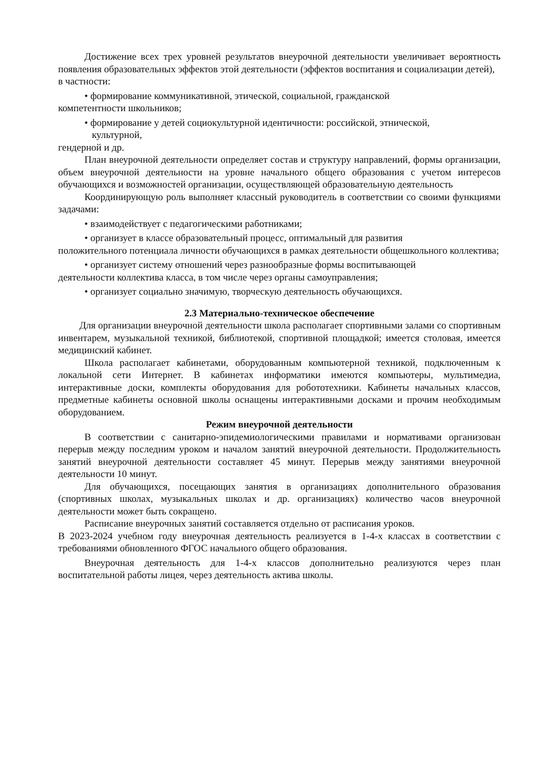Достижение всех трех уровней результатов внеурочной деятельности увеличивает вероятность появления образовательных эффектов этой деятельности (эффектов воспитания и социализации детей),
в частности:
• формирование коммуникативной, этической, социальной, гражданской
компетентности школьников;
• формирование у детей социокультурной идентичности: российской, этнической,
культурной,
гендерной и др.
План внеурочной деятельности определяет состав и структуру направлений, формы организации, объем внеурочной деятельности на уровне начального общего образования с учетом интересов обучающихся и возможностей организации, осуществляющей образовательную деятельность
Координирующую роль выполняет классный руководитель в соответствии со своими функциями задачами:
• взаимодействует с педагогическими работниками;
• организует в классе образовательный процесс, оптимальный для развития
положительного потенциала личности обучающихся в рамках деятельности общешкольного коллектива;
• организует систему отношений через разнообразные формы воспитывающей
деятельности коллектива класса, в том числе через органы самоуправления;
• организует социально значимую, творческую деятельность обучающихся.
2.3 Материально-техническое обеспечение
Для организации внеурочной деятельности школа располагает спортивными залами со спортивным инвентарем, музыкальной техникой, библиотекой, спортивной площадкой; имеется столовая, имеется медицинский кабинет.
Школа располагает кабинетами, оборудованным компьютерной техникой, подключенным к локальной сети Интернет. В кабинетах информатики имеются компьютеры, мультимедиа, интерактивные доски, комплекты оборудования для робототехники. Кабинеты начальных классов, предметные кабинеты основной школы оснащены интерактивными досками и прочим необходимым оборудованием.
Режим внеурочной деятельности
В соответствии с санитарно-эпидемиологическими правилами и нормативами организован перерыв между последним уроком и началом занятий внеурочной деятельности. Продолжительность занятий внеурочной деятельности составляет 45 минут. Перерыв между занятиями внеурочной деятельности 10 минут.
Для обучающихся, посещающих занятия в организациях дополнительного образования (спортивных школах, музыкальных школах и др. организациях) количество часов внеурочной деятельности может быть сокращено.
Расписание внеурочных занятий составляется отдельно от расписания уроков.
В 2023-2024 учебном году внеурочная деятельность реализуется в 1-4-х классах в соответствии с требованиями обновленного ФГОС начального общего образования.
Внеурочная деятельность для 1-4-х классов дополнительно реализуются через план воспитательной работы лицея, через деятельность актива школы.